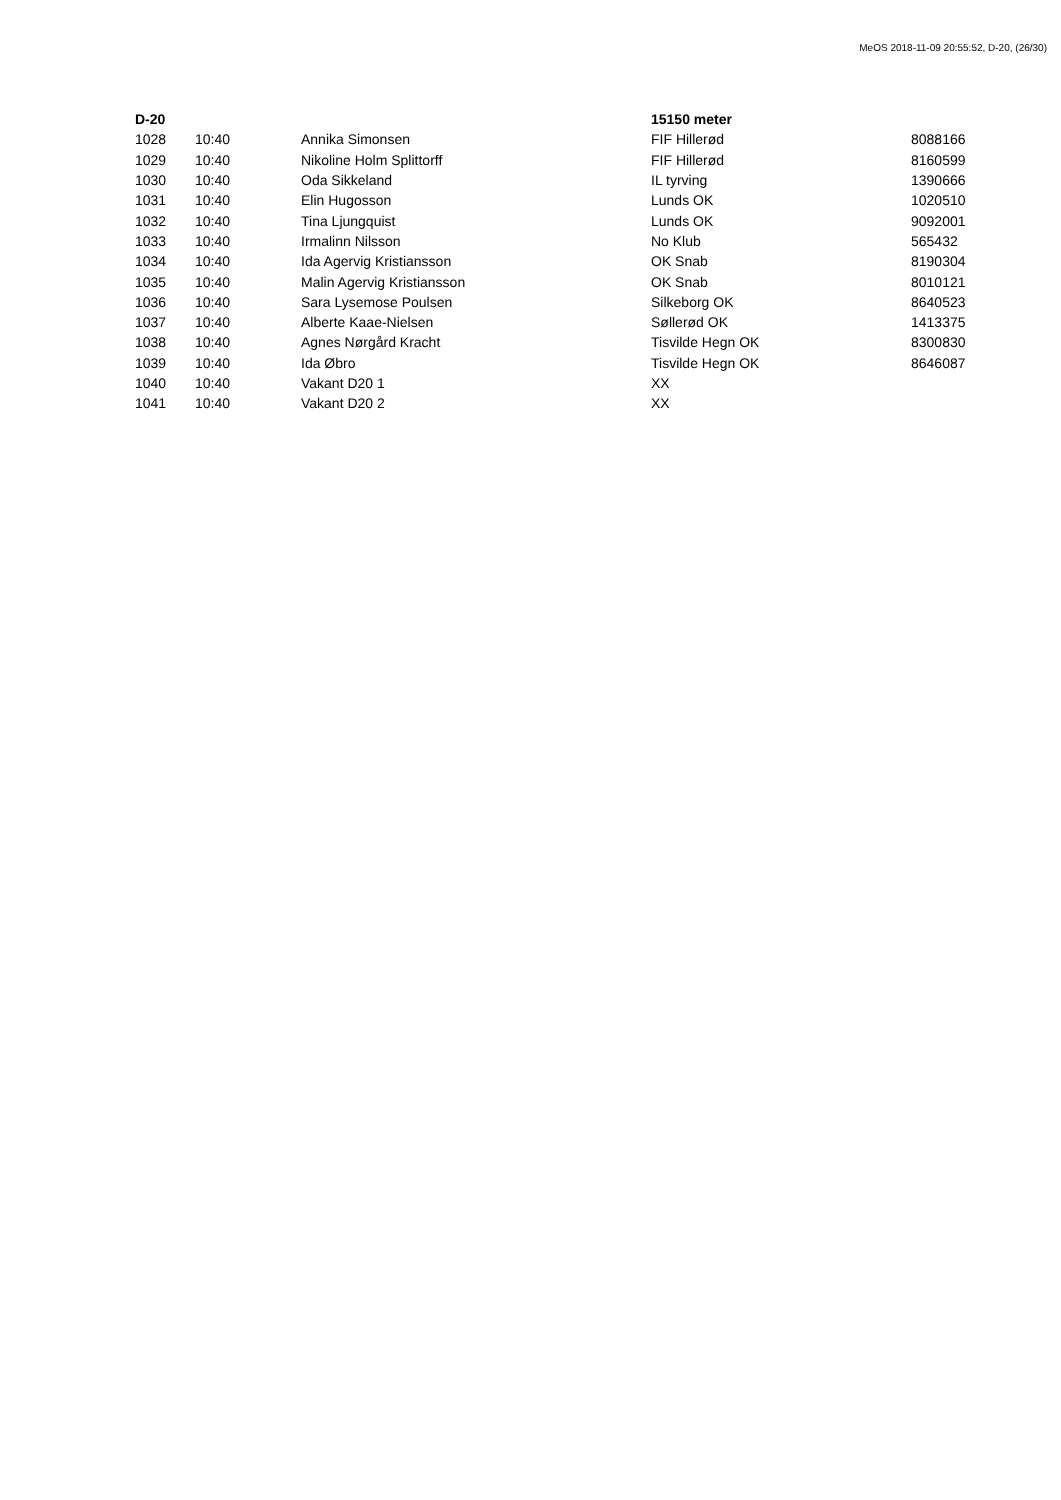MeOS 2018-11-09 20:55:52, D-20, (26/30)
| D-20 | | | 15150 meter | |
| 1028 | 10:40 | Annika Simonsen | FIF Hillerød | 8088166 |
| 1029 | 10:40 | Nikoline Holm Splittorff | FIF Hillerød | 8160599 |
| 1030 | 10:40 | Oda Sikkeland | IL tyrving | 1390666 |
| 1031 | 10:40 | Elin Hugosson | Lunds OK | 1020510 |
| 1032 | 10:40 | Tina Ljungquist | Lunds OK | 9092001 |
| 1033 | 10:40 | Irmalinn Nilsson | No Klub | 565432 |
| 1034 | 10:40 | Ida Agervig Kristiansson | OK Snab | 8190304 |
| 1035 | 10:40 | Malin Agervig Kristiansson | OK Snab | 8010121 |
| 1036 | 10:40 | Sara Lysemose Poulsen | Silkeborg OK | 8640523 |
| 1037 | 10:40 | Alberte Kaae-Nielsen | Søllerød OK | 1413375 |
| 1038 | 10:40 | Agnes Nørgård Kracht | Tisvilde Hegn OK | 8300830 |
| 1039 | 10:40 | Ida Øbro | Tisvilde Hegn OK | 8646087 |
| 1040 | 10:40 | Vakant D20 1 | XX | |
| 1041 | 10:40 | Vakant D20 2 | XX | |